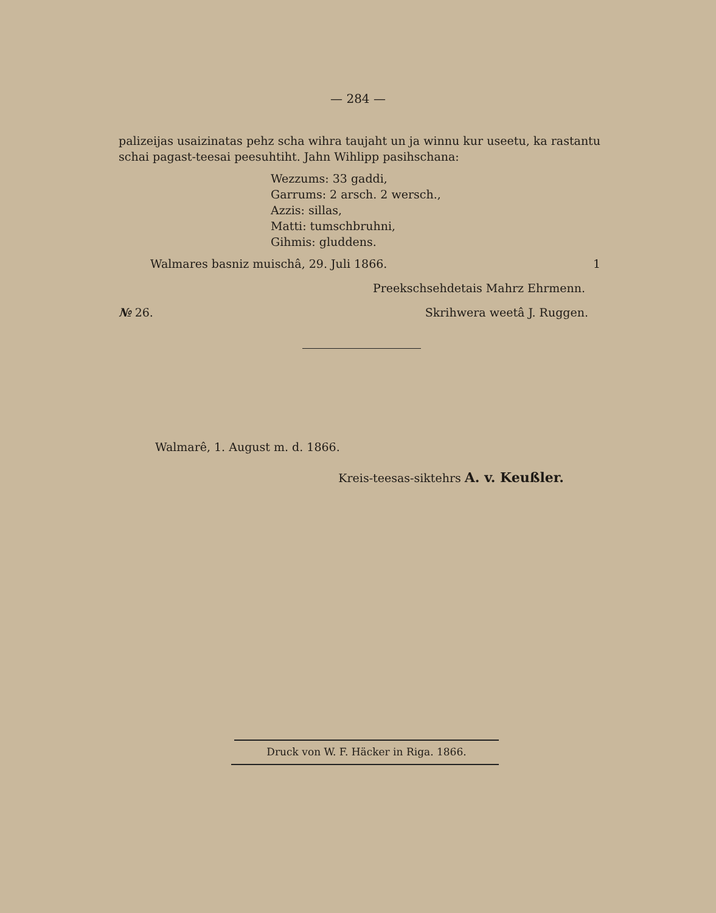— 284 —
palizeijas usaizinatas pehz scha wihra taujaht un ja winnu kur useetu, ka ra­stantu schai pagast-teesai peesuhtiht. Jahn Wihlipp pasihschana:
Wezzums: 33 gaddi,
Garrums: 2 arsch. 2 wersch.,
Azzis: sillas,
Matti: tumschbruhni,
Gihmis: gluddens.
Walmares basniz muischâ, 29. Juli 1866. 1
Preekschsehdetais Mahrz Ehrmenn.
№ 26. Skrihwera weetâ J. Ruggen.
Walmarê, 1. August m. d. 1866.
Kreis-teesas-sikteh­rs A. v. Keußler.
Druck von W. F. Häcker in Riga. 1866.